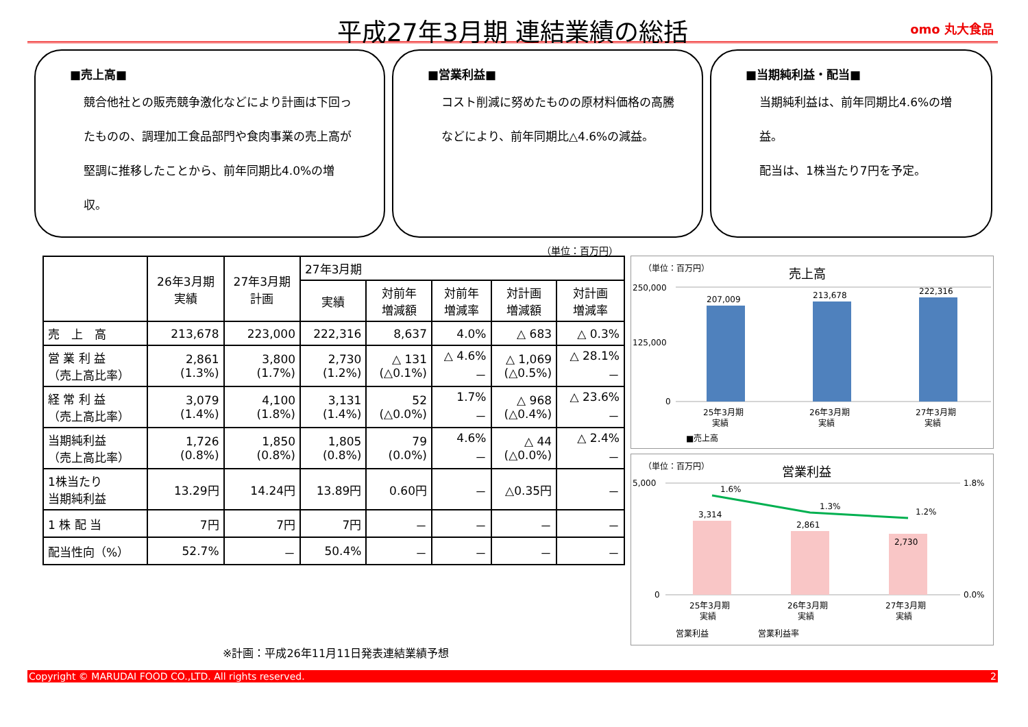平成27年3月期 連結業績の総括 omo 丸大食品
■売上高■
競合他社との販売競争激化などにより計画は下回ったものの、調理加工食品部門や食肉事業の売上高が堅調に推移したことから、前年同期比4.0%の増収。
■営業利益■
コスト削減に努めたものの原材料価格の高騰などにより、前年同期比△4.6%の減益。
■当期純利益・配当■
当期純利益は、前年同期比4.6%の増益。
配当は、1株当たり7円を予定。
（単位：百万円）
| | 26年3月期 実績 | 27年3月期 計画 | 27年3月期 | | | | |
| --- | --- | --- | --- | --- | --- | --- | --- |
| | | | 実績 | 対前年 増減額 | 対前年 増減率 | 対計画 増減額 | 対計画 増減率 |
| 売 上 高 | 213,678 | 223,000 | 222,316 | 8,637 | 4.0% | △ 683 | △ 0.3% |
| 営 業 利 益 （売上高比率） | 2,861 (1.3%) | 3,800 (1.7%) | 2,730 (1.2%) | △ 131 (△0.1%) | △ 4.6% － | △ 1,069 (△0.5%) | △ 28.1% － |
| 経 常 利 益 （売上高比率） | 3,079 (1.4%) | 4,100 (1.8%) | 3,131 (1.4%) | 52 (△0.0%) | 1.7% － | △ 968 (△0.4%) | △ 23.6% － |
| 当期純利益 （売上高比率） | 1,726 (0.8%) | 1,850 (0.8%) | 1,805 (0.8%) | 79 (0.0%) | 4.6% － | △ 44 (△0.0%) | △ 2.4% － |
| 1株当たり 当期純利益 | 13.29円 | 14.24円 | 13.89円 | 0.60円 | － | △0.35円 | － |
| 1 株 配 当 | 7円 | 7円 | 7円 | － | － | － | － |
| 配当性向（%） | 52.7% | － | 50.4% | － | － | － | － |
※計画：平成26年11月11日発表連結業績予想
（単位：百万円）
売上高
250,000
125,000
0
207,009
213,678
222,316
25年3月期
実績
26年3月期
実績
27年3月期
実績
■売上高
（単位：百万円）
営業利益
5,000
0
1.8%
0.0%
3,314
2,861
2,730
1.6%
1.3%
1.2%
25年3月期
実績
26年3月期
実績
27年3月期
実績
営業利益
営業利益率
Copyright © MARUDAI FOOD CO.,LTD. All rights reserved. 2